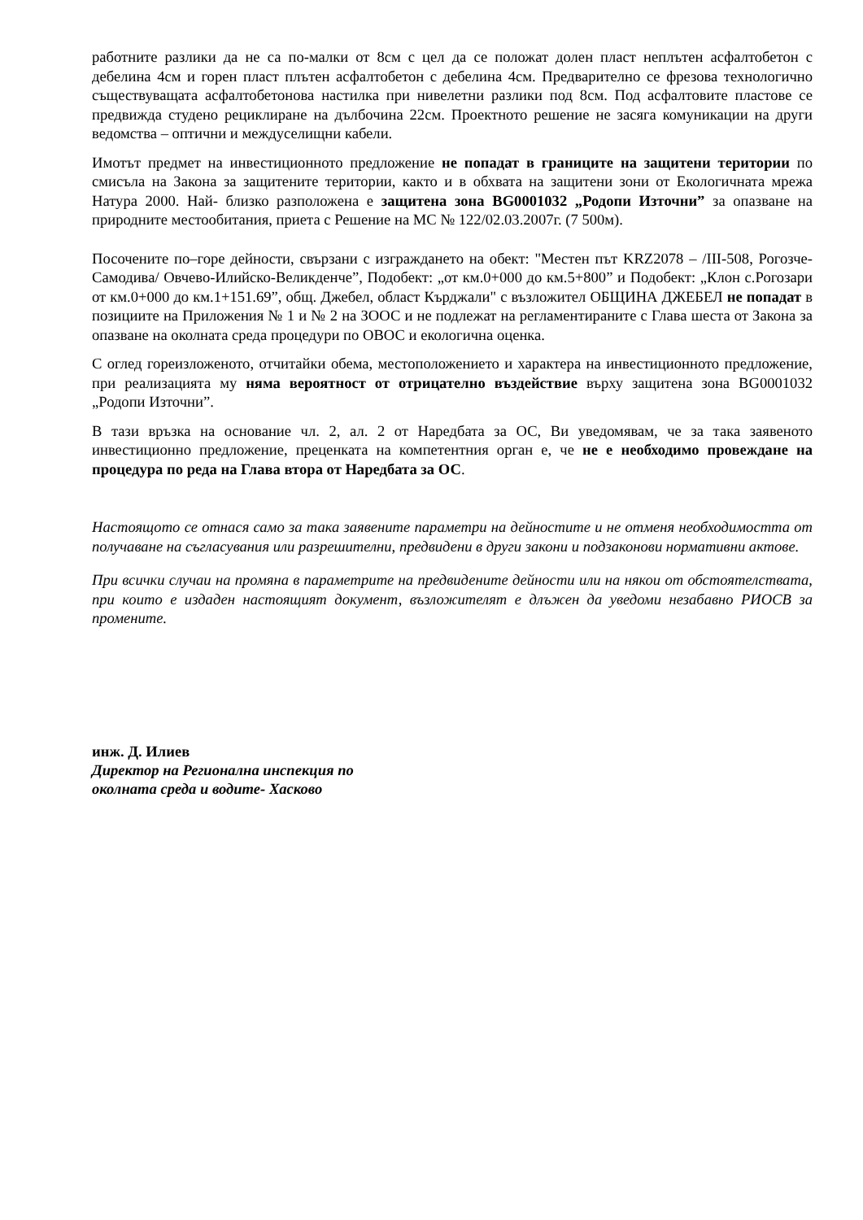работните разлики да не са по-малки от 8см с цел да се положат долен пласт неплътен асфалтобетон с дебелина 4см и горен пласт плътен асфалтобетон с дебелина 4см. Предварително се фрезова технологично съществуващата асфалтобетонова настилка при нивелетни разлики под 8см. Под асфалтовите пластове се предвижда студено рециклиране на дълбочина 22см. Проектното решение не засяга комуникации на други ведомства – оптични и междуселищни кабели.
Имотът предмет на инвестиционното предложение не попадат в границите на защитени територии по смисъла на Закона за защитените територии, както и в обхвата на защитени зони от Екологичната мрежа Натура 2000. Най- близко разположена е защитена зона BG0001032 „Родопи Източни” за опазване на природните местообитания, приета с Решение на МС № 122/02.03.2007г. (7 500м).
Посочените по–горе дейности, свързани с изграждането на обект: "Местен път KRZ2078 – /III-508, Рогозче-Самодива/ Овчево-Илийско-Великденче”, Подобект: „от км.0+000 до км.5+800” и Подобект: „Клон с.Рогозари от км.0+000 до км.1+151.69”, общ. Джебел, област Кърджали" с възложител ОБЩИНА ДЖЕБЕЛ не попадат в позициите на Приложения № 1 и № 2 на ЗООС и не подлежат на регламентираните с Глава шеста от Закона за опазване на околната среда процедури по ОВОС и екологична оценка.
С оглед гореизложеното, отчитайки обема, местоположението и характера на инвестиционното предложение, при реализацията му няма вероятност от отрицателно въздействие върху защитена зона BG0001032 „Родопи Източни”.
В тази връзка на основание чл. 2, ал. 2 от Наредбата за ОС, Ви уведомявам, че за така заявеното инвестиционно предложение, преценката на компетентния орган е, че не е необходимо провеждане на процедура по реда на Глава втора от Наредбата за ОС.
Настоящото се отнася само за така заявените параметри на дейностите и не отменя необходимостта от получаване на съгласувания или разрешителни, предвидени в други закони и подзаконови нормативни актове.
При всички случаи на промяна в параметрите на предвидените дейности или на някои от обстоятелствата, при които е издаден настоящият документ, възложителят е длъжен да уведоми незабавно РИОСВ за промените.
инж. Д. Илиев
Директор на Регионална инспекция по
околната среда и водите- Хасково